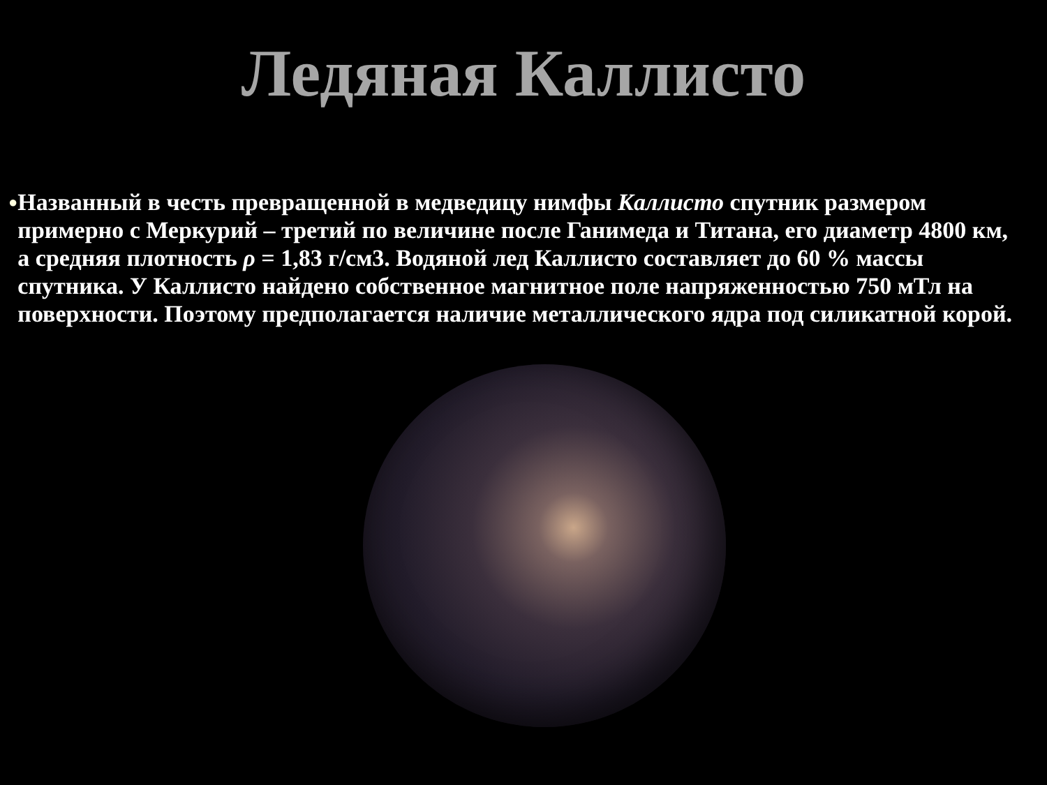Ледяная Каллисто
●
Названный в честь превращенной в медведицу нимфы Каллисто спутник размером примерно с Меркурий – третий по величине после Ганимеда и Титана, его диаметр 4800 км, а средняя плотность ρ = 1,83 г/см3. Водяной лед Каллисто составляет до 60 % массы спутника. У Каллисто найдено собственное магнитное поле напряженностью 750 мТл на поверхности. Поэтому предполагается наличие металлического ядра под силикатной корой.